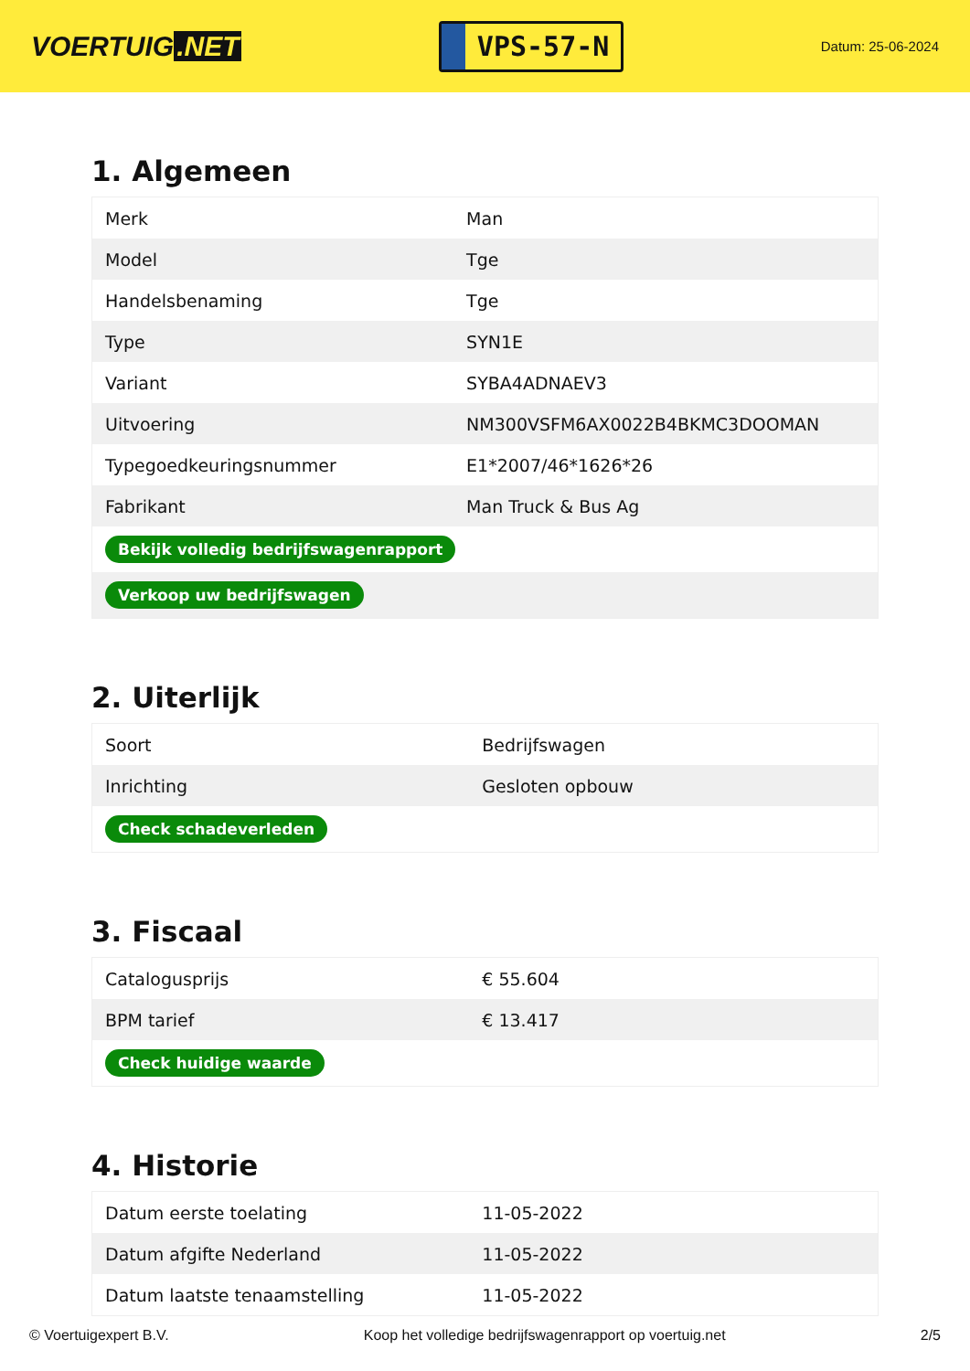VOERTUIG.NET
VPS-57-N
Datum: 25-06-2024
1. Algemeen
| Merk | Man |
| Model | Tge |
| Handelsbenaming | Tge |
| Type | SYN1E |
| Variant | SYBA4ADNAEV3 |
| Uitvoering | NM300VSFM6AX0022B4BKMC3DOOMAN |
| Typegoedkeuringsnummer | E1*2007/46*1626*26 |
| Fabrikant | Man Truck & Bus Ag |
| Bekijk volledig bedrijfswagenrapport | |
| Verkoop uw bedrijfswagen | |
2. Uiterlijk
| Soort | Bedrijfswagen |
| Inrichting | Gesloten opbouw |
| Check schadeverleden | |
3. Fiscaal
| Catalogusprijs | € 55.604 |
| BPM tarief | € 13.417 |
| Check huidige waarde | |
4. Historie
| Datum eerste toelating | 11-05-2022 |
| Datum afgifte Nederland | 11-05-2022 |
| Datum laatste tenaamstelling | 11-05-2022 |
© Voertuigexpert B.V. Koop het volledige bedrijfswagenrapport op voertuig.net 2/5